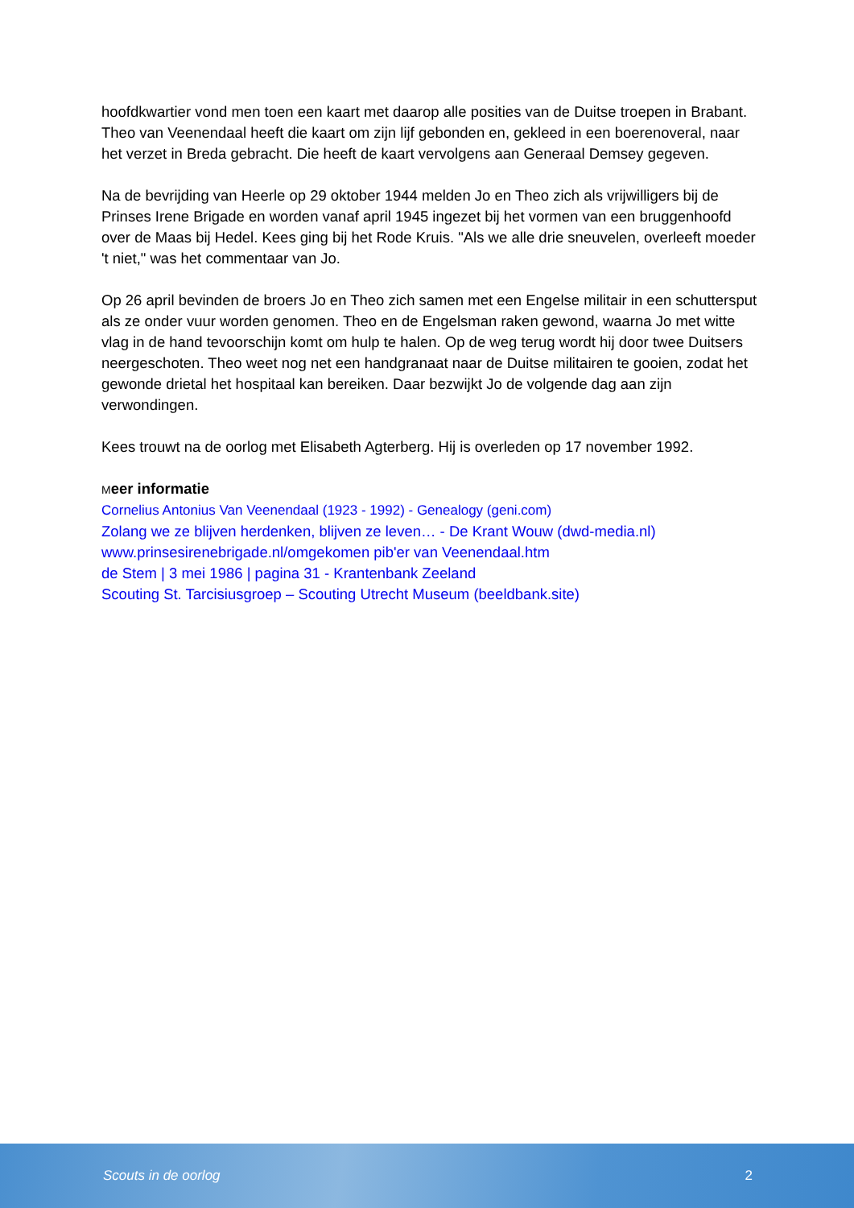hoofdkwartier vond men toen een kaart met daarop alle posities van de Duitse troepen in Brabant. Theo van Veenendaal heeft die kaart om zijn lijf gebonden en, gekleed in een boerenoveral, naar het verzet in Breda gebracht. Die heeft de kaart vervolgens aan Generaal Demsey gegeven.
Na de bevrijding van Heerle op 29 oktober 1944 melden Jo en Theo zich als vrijwilligers bij de Prinses Irene Brigade en worden vanaf april 1945 ingezet bij het vormen van een bruggenhoofd over de Maas bij Hedel. Kees ging bij het Rode Kruis. "Als we alle drie sneuvelen, overleeft moeder 't niet," was het commentaar van Jo.
Op 26 april bevinden de broers Jo en Theo zich samen met een Engelse militair in een schuttersput als ze onder vuur worden genomen. Theo en de Engelsman raken gewond, waarna Jo met witte vlag in de hand tevoorschijn komt om hulp te halen. Op de weg terug wordt hij door twee Duitsers neergeschoten. Theo weet nog net een handgranaat naar de Duitse militairen te gooien, zodat het gewonde drietal het hospitaal kan bereiken. Daar bezwijkt Jo de volgende dag aan zijn verwondingen.
Kees trouwt na de oorlog met Elisabeth Agterberg. Hij is overleden op 17 november 1992.
Meer informatie
Cornelius Antonius Van Veenendaal (1923 - 1992) - Genealogy (geni.com)
Zolang we ze blijven herdenken, blijven ze leven… - De Krant Wouw (dwd-media.nl)
www.prinsesirenebrigade.nl/omgekomen pib'er van Veenendaal.htm
de Stem | 3 mei 1986 | pagina 31 - Krantenbank Zeeland
Scouting St. Tarcisiusgroep – Scouting Utrecht Museum (beeldbank.site)
Scouts in de oorlog 2